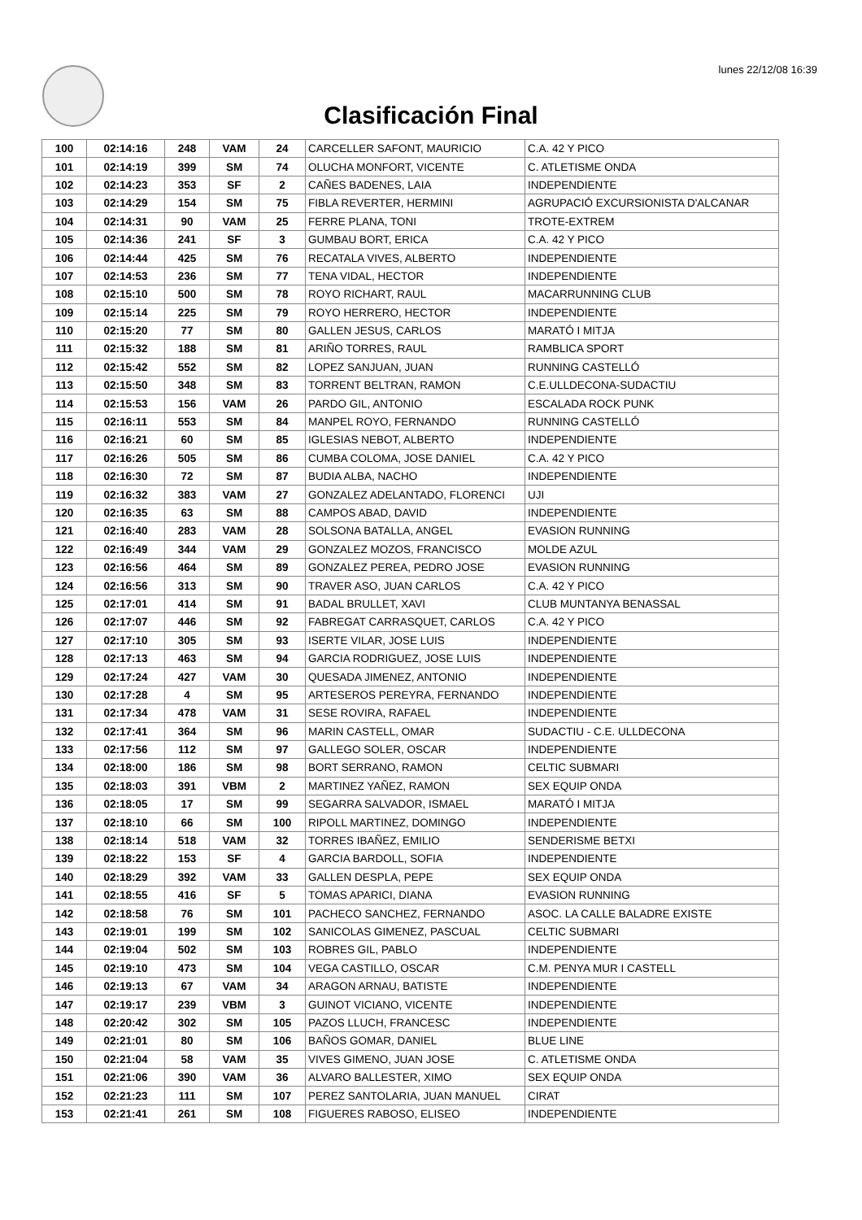lunes 22/12/08 16:39
Clasificación Final
| 100 | 02:14:16 | 248 | VAM | 24 | CARCELLER SAFONT, MAURICIO | C.A. 42 Y PICO |
| 101 | 02:14:19 | 399 | SM | 74 | OLUCHA MONFORT, VICENTE | C. ATLETISME ONDA |
| 102 | 02:14:23 | 353 | SF | 2 | CAÑES BADENES, LAIA | INDEPENDIENTE |
| 103 | 02:14:29 | 154 | SM | 75 | FIBLA REVERTER, HERMINI | AGRUPACIÓ EXCURSIONISTA D'ALCANAR |
| 104 | 02:14:31 | 90 | VAM | 25 | FERRE PLANA, TONI | TROTE-EXTREM |
| 105 | 02:14:36 | 241 | SF | 3 | GUMBAU BORT, ERICA | C.A. 42 Y PICO |
| 106 | 02:14:44 | 425 | SM | 76 | RECATALA VIVES, ALBERTO | INDEPENDIENTE |
| 107 | 02:14:53 | 236 | SM | 77 | TENA VIDAL, HECTOR | INDEPENDIENTE |
| 108 | 02:15:10 | 500 | SM | 78 | ROYO RICHART, RAUL | MACARRUNNING CLUB |
| 109 | 02:15:14 | 225 | SM | 79 | ROYO HERRERO, HECTOR | INDEPENDIENTE |
| 110 | 02:15:20 | 77 | SM | 80 | GALLEN JESUS, CARLOS | MARATÓ I MITJA |
| 111 | 02:15:32 | 188 | SM | 81 | ARIÑO TORRES, RAUL | RAMBLICA SPORT |
| 112 | 02:15:42 | 552 | SM | 82 | LOPEZ SANJUAN, JUAN | RUNNING CASTELLÓ |
| 113 | 02:15:50 | 348 | SM | 83 | TORRENT BELTRAN, RAMON | C.E.ULLDECONA-SUDACTIU |
| 114 | 02:15:53 | 156 | VAM | 26 | PARDO GIL, ANTONIO | ESCALADA ROCK PUNK |
| 115 | 02:16:11 | 553 | SM | 84 | MANPEL ROYO, FERNANDO | RUNNING CASTELLÓ |
| 116 | 02:16:21 | 60 | SM | 85 | IGLESIAS NEBOT, ALBERTO | INDEPENDIENTE |
| 117 | 02:16:26 | 505 | SM | 86 | CUMBA COLOMA, JOSE DANIEL | C.A. 42 Y PICO |
| 118 | 02:16:30 | 72 | SM | 87 | BUDIA ALBA, NACHO | INDEPENDIENTE |
| 119 | 02:16:32 | 383 | VAM | 27 | GONZALEZ ADELANTADO, FLORENCI | UJI |
| 120 | 02:16:35 | 63 | SM | 88 | CAMPOS ABAD, DAVID | INDEPENDIENTE |
| 121 | 02:16:40 | 283 | VAM | 28 | SOLSONA BATALLA, ANGEL | EVASION RUNNING |
| 122 | 02:16:49 | 344 | VAM | 29 | GONZALEZ MOZOS, FRANCISCO | MOLDE AZUL |
| 123 | 02:16:56 | 464 | SM | 89 | GONZALEZ PEREA, PEDRO JOSE | EVASION RUNNING |
| 124 | 02:16:56 | 313 | SM | 90 | TRAVER ASO, JUAN CARLOS | C.A. 42 Y PICO |
| 125 | 02:17:01 | 414 | SM | 91 | BADAL BRULLET, XAVI | CLUB MUNTANYA BENASSAL |
| 126 | 02:17:07 | 446 | SM | 92 | FABREGAT CARRASQUET, CARLOS | C.A. 42 Y PICO |
| 127 | 02:17:10 | 305 | SM | 93 | ISERTE VILAR, JOSE LUIS | INDEPENDIENTE |
| 128 | 02:17:13 | 463 | SM | 94 | GARCIA RODRIGUEZ, JOSE LUIS | INDEPENDIENTE |
| 129 | 02:17:24 | 427 | VAM | 30 | QUESADA JIMENEZ, ANTONIO | INDEPENDIENTE |
| 130 | 02:17:28 | 4 | SM | 95 | ARTESEROS PEREYRA, FERNANDO | INDEPENDIENTE |
| 131 | 02:17:34 | 478 | VAM | 31 | SESE ROVIRA, RAFAEL | INDEPENDIENTE |
| 132 | 02:17:41 | 364 | SM | 96 | MARIN CASTELL, OMAR | SUDACTIU - C.E. ULLDECONA |
| 133 | 02:17:56 | 112 | SM | 97 | GALLEGO SOLER, OSCAR | INDEPENDIENTE |
| 134 | 02:18:00 | 186 | SM | 98 | BORT SERRANO, RAMON | CELTIC SUBMARI |
| 135 | 02:18:03 | 391 | VBM | 2 | MARTINEZ YAÑEZ, RAMON | SEX EQUIP ONDA |
| 136 | 02:18:05 | 17 | SM | 99 | SEGARRA SALVADOR, ISMAEL | MARATÓ I MITJA |
| 137 | 02:18:10 | 66 | SM | 100 | RIPOLL MARTINEZ, DOMINGO | INDEPENDIENTE |
| 138 | 02:18:14 | 518 | VAM | 32 | TORRES IBAÑEZ, EMILIO | SENDERISME BETXI |
| 139 | 02:18:22 | 153 | SF | 4 | GARCIA BARDOLL, SOFIA | INDEPENDIENTE |
| 140 | 02:18:29 | 392 | VAM | 33 | GALLEN DESPLA, PEPE | SEX EQUIP ONDA |
| 141 | 02:18:55 | 416 | SF | 5 | TOMAS APARICI, DIANA | EVASION RUNNING |
| 142 | 02:18:58 | 76 | SM | 101 | PACHECO SANCHEZ, FERNANDO | ASOC. LA CALLE BALADRE EXISTE |
| 143 | 02:19:01 | 199 | SM | 102 | SANICOLAS GIMENEZ, PASCUAL | CELTIC SUBMARI |
| 144 | 02:19:04 | 502 | SM | 103 | ROBRES GIL, PABLO | INDEPENDIENTE |
| 145 | 02:19:10 | 473 | SM | 104 | VEGA CASTILLO, OSCAR | C.M. PENYA MUR I CASTELL |
| 146 | 02:19:13 | 67 | VAM | 34 | ARAGON ARNAU, BATISTE | INDEPENDIENTE |
| 147 | 02:19:17 | 239 | VBM | 3 | GUINOT VICIANO, VICENTE | INDEPENDIENTE |
| 148 | 02:20:42 | 302 | SM | 105 | PAZOS LLUCH, FRANCESC | INDEPENDIENTE |
| 149 | 02:21:01 | 80 | SM | 106 | BAÑOS GOMAR, DANIEL | BLUE LINE |
| 150 | 02:21:04 | 58 | VAM | 35 | VIVES GIMENO, JUAN JOSE | C. ATLETISME ONDA |
| 151 | 02:21:06 | 390 | VAM | 36 | ALVARO BALLESTER, XIMO | SEX EQUIP ONDA |
| 152 | 02:21:23 | 111 | SM | 107 | PEREZ SANTOLARIA, JUAN MANUEL | CIRAT |
| 153 | 02:21:41 | 261 | SM | 108 | FIGUERES RABOSO, ELISEO | INDEPENDIENTE |